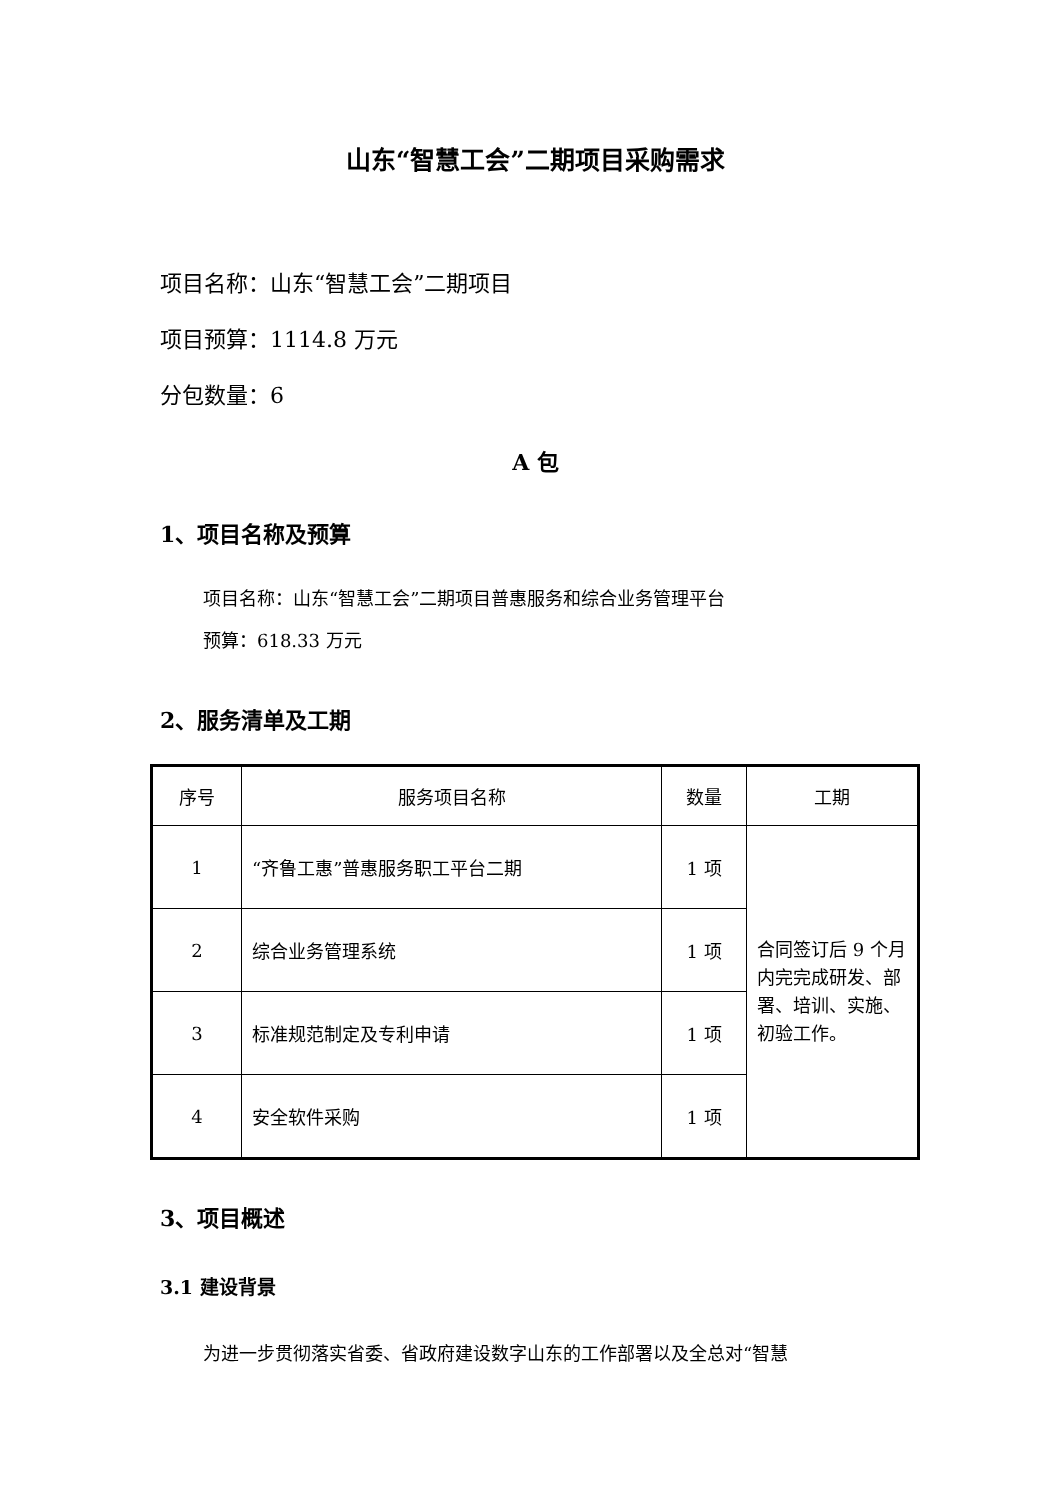山东“智慧工会”二期项目采购需求
项目名称：山东“智慧工会”二期项目
项目预算：1114.8 万元
分包数量：6
A 包
1、项目名称及预算
项目名称：山东“智慧工会”二期项目普惠服务和综合业务管理平台
预算：618.33 万元
2、服务清单及工期
| 序号 | 服务项目名称 | 数量 | 工期 |
| --- | --- | --- | --- |
| 1 | “齐鲁工惠”普惠服务职工平台二期 | 1 项 | 合同签订后 9 个月内完完成研发、部署、培训、实施、初验工作。 |
| 2 | 综合业务管理系统 | 1 项 | |
| 3 | 标准规范制定及专利申请 | 1 项 | |
| 4 | 安全软件采购 | 1 项 | |
3、项目概述
3.1 建设背景
为进一步贯彻落实省委、省政府建设数字山东的工作部署以及全总对“智慧